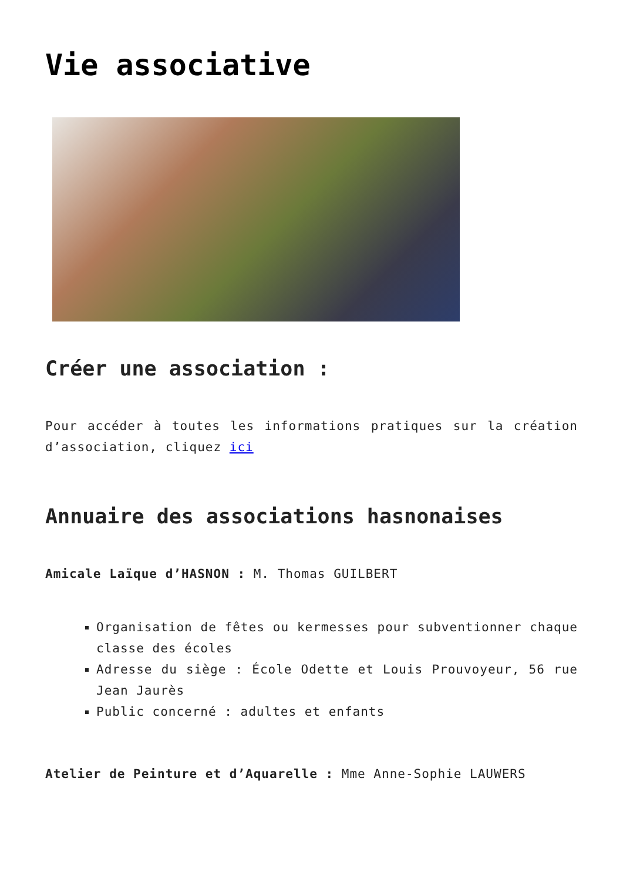Vie associative
Créer une association :
Pour accéder à toutes les informations pratiques sur la création d’association, cliquez ici
Annuaire des associations hasnonaises
Amicale Laïque d’HASNON : M. Thomas GUILBERT
Organisation de fêtes ou kermesses pour subventionner chaque classe des écoles
Adresse du siège : École Odette et Louis Prouvoyeur, 56 rue Jean Jaurès
Public concerné : adultes et enfants
Atelier de Peinture et d’Aquarelle : Mme Anne-Sophie LAUWERS